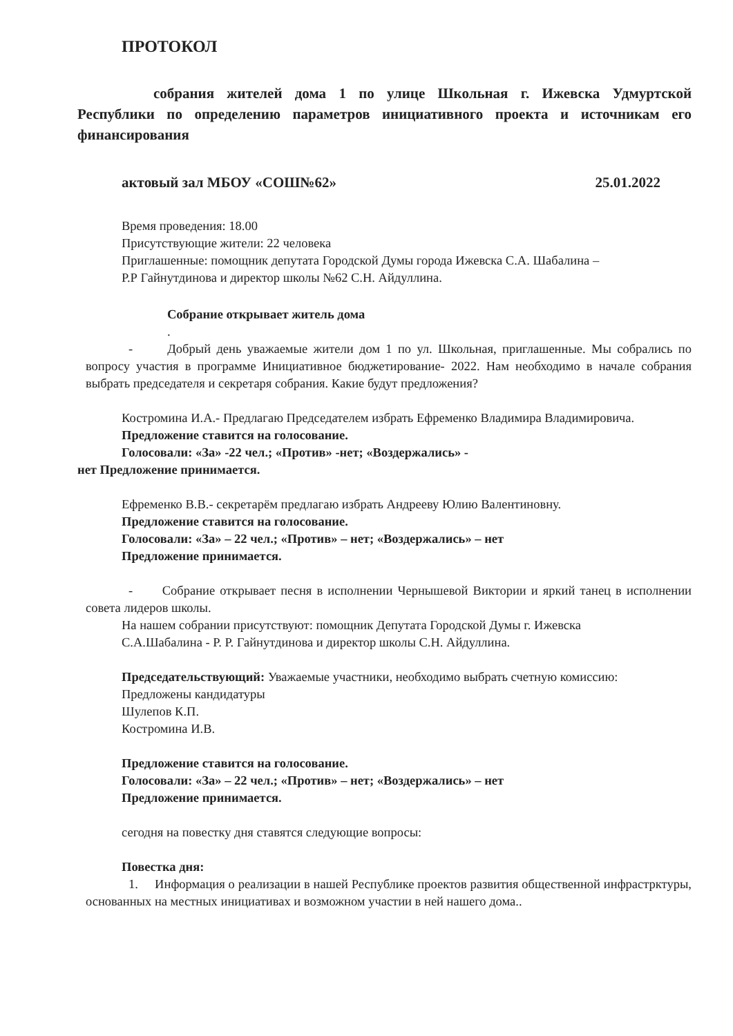ПРОТОКОЛ
собрания жителей дома 1 по улице Школьная г. Ижевска Удмуртской Республики по определению параметров инициативного проекта и источникам его финансирования
актовый зал МБОУ «СОШ№62» 25.01.2022
Время проведения: 18.00
Присутствующие жители: 22 человека
Приглашенные: помощник депутата Городской Думы города Ижевска С.А. Шабалина –
Р.Р Гайнутдинова и директор школы №62 С.Н. Айдуллина.
Собрание открывает житель дома
.
- Добрый день уважаемые жители дом 1 по ул. Школьная, приглашенные. Мы собрались по вопросу участия в программе Инициативное бюджетирование- 2022. Нам необходимо в начале собрания выбрать председателя и секретаря собрания. Какие будут предложения?
Костромина И.А.- Предлагаю Председателем избрать Ефременко Владимира Владимировича.
Предложение ставится на голосование.
Голосовали: «За» -22 чел.; «Против» -нет; «Воздержались» -
нет Предложение принимается.
Ефременко В.В.- секретарём предлагаю избрать Андрееву Юлию Валентиновну.
Предложение ставится на голосование.
Голосовали: «За» – 22 чел.; «Против» – нет; «Воздержались» – нет
Предложение принимается.
- Собрание открывает песня в исполнении Чернышевой Виктории и яркий танец в исполнении совета лидеров школы.
На нашем собрании присутствуют: помощник Депутата Городской Думы г. Ижевска
С.А.Шабалина - Р. Р. Гайнутдинова и директор школы С.Н. Айдуллина.
Председательствующий: Уважаемые участники, необходимо выбрать счетную комиссию:
Предложены кандидатуры
Шулепов К.П.
Костромина И.В.
Предложение ставится на голосование.
Голосовали: «За» – 22 чел.; «Против» – нет; «Воздержались» – нет
Предложение принимается.
сегодня на повестку дня ставятся следующие вопросы:
Повестка дня:
1. Информация о реализации в нашей Республике проектов развития общественной инфрастрктуры, основанных на местных инициативах и возможном участии в ней нашего дома..